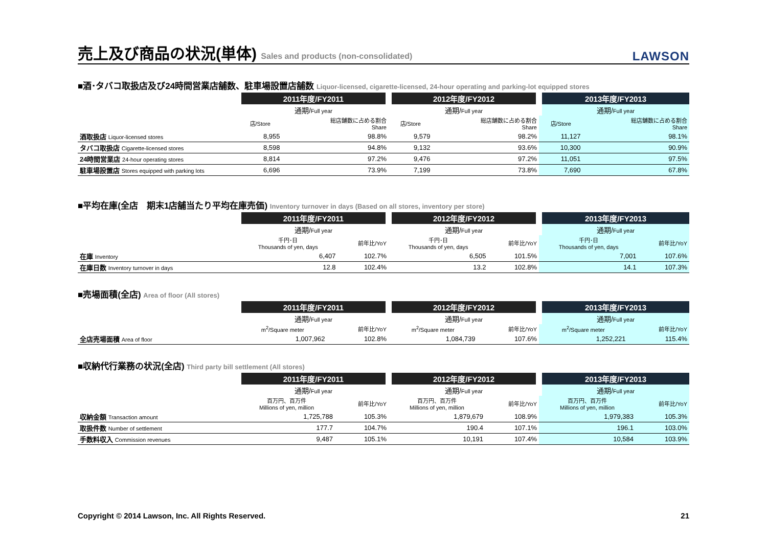売上及び商品の状況(単体) Sales and products (non-consolidated)
LAWSON
■酒･タバコ取扱店及び24時間営業店舗数、駐車場設置店舗数 Liquor-licensed, cigarette-licensed, 24-hour operating and parking-lot equipped stores
| | 2011年度/FY2011 | | 2012年度/FY2012 | | 2013年度/FY2013 | |
| --- | --- | --- | --- | --- | --- | --- |
| | 通期/ Full year | | 通期/ Full year | | 通期/ Full year | |
| | 店/Store | 総店舗数に占める割合 Share | 店/Store | 総店舗数に占める割合 Share | 店/Store | 総店舗数に占める割合 Share |
| 酒取扱店 Liquor-licensed stores | 8,955 | 98.8% | 9,579 | 98.2% | 11,127 | 98.1% |
| タバコ取扱店 Cigarette-licensed stores | 8,598 | 94.8% | 9,132 | 93.6% | 10,300 | 90.9% |
| 24時間営業店 24-hour operating stores | 8,814 | 97.2% | 9,476 | 97.2% | 11,051 | 97.5% |
| 駐車場設置店 Stores equipped with parking lots | 6,696 | 73.9% | 7,199 | 73.8% | 7,690 | 67.8% |
■平均在庫(全店　期末1店舗当たり平均在庫売価) Inventory turnover in days (Based on all stores, inventory per store)
| | 2011年度/FY2011 | | 2012年度/FY2012 | | 2013年度/FY2013 | |
| --- | --- | --- | --- | --- | --- | --- |
| | 通期/ Full year | | 通期/ Full year | | 通期/ Full year | |
| | 千円･日 Thousands of yen, days | 前年比/YoY | 千円･日 Thousands of yen, days | 前年比/YoY | 千円･日 Thousands of yen, days | 前年比/YoY |
| 在庫 Inventory | 6,407 | 102.7% | 6,505 | 101.5% | 7,001 | 107.6% |
| 在庫日数 Inventory turnover in days | 12.8 | 102.4% | 13.2 | 102.8% | 14.1 | 107.3% |
■売場面積(全店) Area of floor (All stores)
| | 2011年度/FY2011 | | 2012年度/FY2012 | | 2013年度/FY2013 | |
| --- | --- | --- | --- | --- | --- | --- |
| | 通期/ Full year | | 通期/ Full year | | 通期/ Full year | |
| | m<sup>2</sup>/Square meter | 前年比/YoY | m<sup>2</sup>/Square meter | 前年比/YoY | m<sup>2</sup>/Square meter | 前年比/YoY |
| 全店売場面積 Area of floor | 1,007,962 | 102.8% | 1,084,739 | 107.6% | 1,252,221 | 115.4% |
■収納代行業務の状況(全店) Third party bill settlement (All stores)
| | 2011年度/FY2011 | | 2012年度/FY2012 | | 2013年度/FY2013 | |
| --- | --- | --- | --- | --- | --- | --- |
| | 通期/ Full year | | 通期/ Full year | | 通期/ Full year | |
| | 百万円、百万件 Millions of yen, million | 前年比/YoY | 百万円、百万件 Millions of yen, million | 前年比/YoY | 百万円、百万件 Millions of yen, million | 前年比/YoY |
| 収納金額 Transaction amount | 1,725,788 | 105.3% | 1,879,679 | 108.9% | 1,979,383 | 105.3% |
| 取扱件数 Number of settlement | 177.7 | 104.7% | 190.4 | 107.1% | 196.1 | 103.0% |
| 手数料収入 Commission revenues | 9,487 | 105.1% | 10,191 | 107.4% | 10,584 | 103.9% |
Copyright © 2014 Lawson, Inc. All Rights Reserved. 21